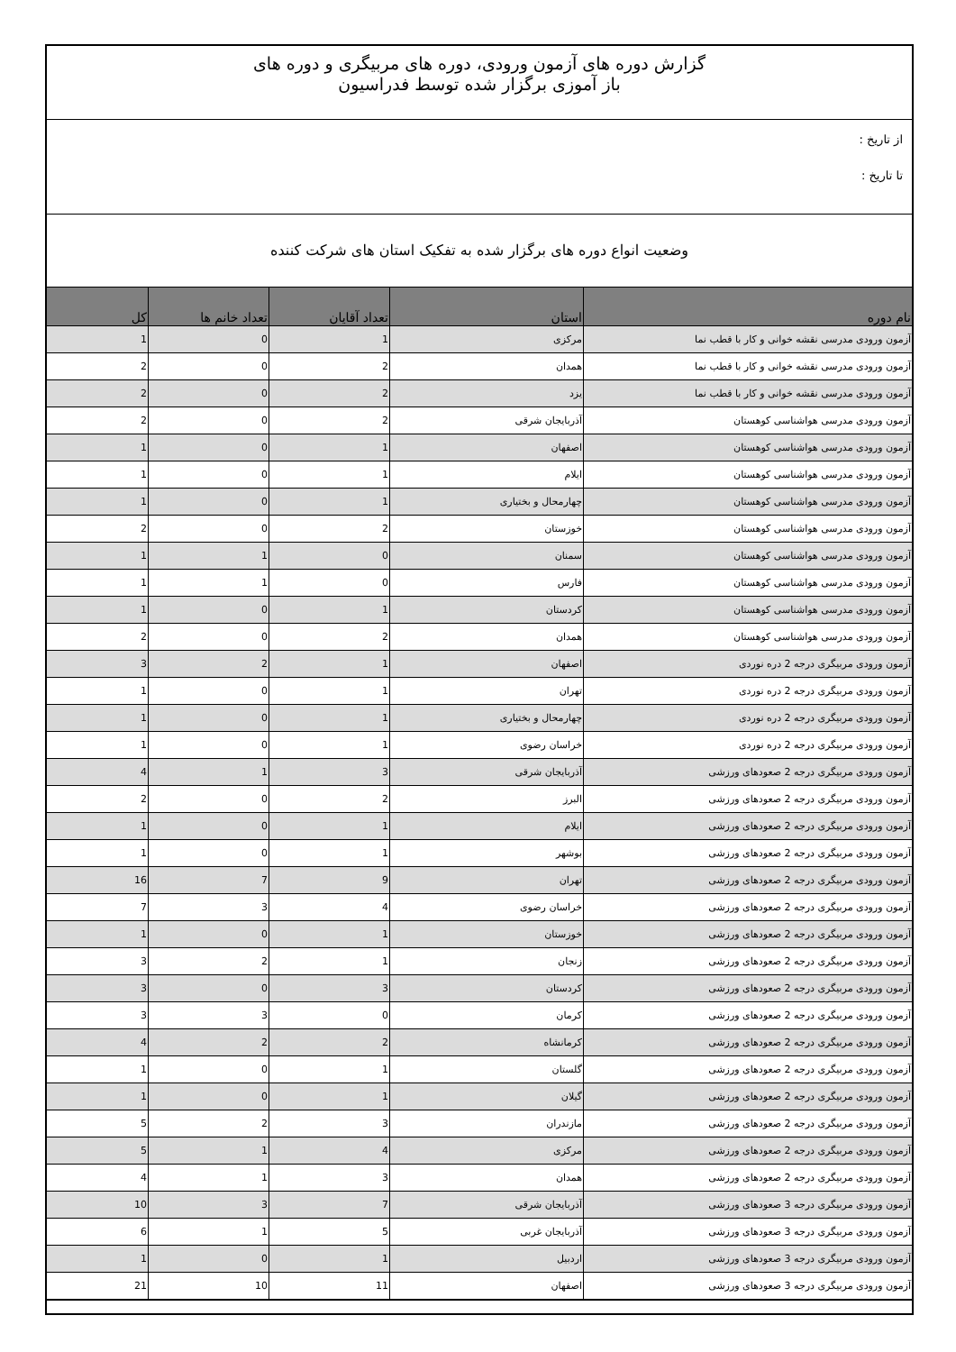گزارش دوره های آزمون ورودی، دوره های مربیگری و دوره های
باز آموزی برگزار شده توسط فدراسیون
از تاریخ :
تا تاریخ :
وضعیت انواع دوره های برگزار شده به تفکیک استان های شرکت کننده
| نام دوره | استان | تعداد آقایان | تعداد خانم ها | کل |
| --- | --- | --- | --- | --- |
| آزمون ورودی مدرسی نقشه خوانی و کار با قطب نما | مرکزی | 1 | 0 | 1 |
| آزمون ورودی مدرسی نقشه خوانی و کار با قطب نما | همدان | 2 | 0 | 2 |
| آزمون ورودی مدرسی نقشه خوانی و کار با قطب نما | یزد | 2 | 0 | 2 |
| آزمون ورودی مدرسی هواشناسی کوهستان | آذربایجان شرقی | 2 | 0 | 2 |
| آزمون ورودی مدرسی هواشناسی کوهستان | اصفهان | 1 | 0 | 1 |
| آزمون ورودی مدرسی هواشناسی کوهستان | ایلام | 1 | 0 | 1 |
| آزمون ورودی مدرسی هواشناسی کوهستان | چهارمحال و بختیاری | 1 | 0 | 1 |
| آزمون ورودی مدرسی هواشناسی کوهستان | خوزستان | 2 | 0 | 2 |
| آزمون ورودی مدرسی هواشناسی کوهستان | سمنان | 0 | 1 | 1 |
| آزمون ورودی مدرسی هواشناسی کوهستان | فارس | 0 | 1 | 1 |
| آزمون ورودی مدرسی هواشناسی کوهستان | کردستان | 1 | 0 | 1 |
| آزمون ورودی مدرسی هواشناسی کوهستان | همدان | 2 | 0 | 2 |
| آزمون ورودی مربیگری درجه 2 دره نوردی | اصفهان | 1 | 2 | 3 |
| آزمون ورودی مربیگری درجه 2 دره نوردی | تهران | 1 | 0 | 1 |
| آزمون ورودی مربیگری درجه 2 دره نوردی | چهارمحال و بختیاری | 1 | 0 | 1 |
| آزمون ورودی مربیگری درجه 2 دره نوردی | خراسان رضوی | 1 | 0 | 1 |
| آزمون ورودی مربیگری درجه 2 صعودهای ورزشی | آذربایجان شرقی | 3 | 1 | 4 |
| آزمون ورودی مربیگری درجه 2 صعودهای ورزشی | البرز | 2 | 0 | 2 |
| آزمون ورودی مربیگری درجه 2 صعودهای ورزشی | ایلام | 1 | 0 | 1 |
| آزمون ورودی مربیگری درجه 2 صعودهای ورزشی | بوشهر | 1 | 0 | 1 |
| آزمون ورودی مربیگری درجه 2 صعودهای ورزشی | تهران | 9 | 7 | 16 |
| آزمون ورودی مربیگری درجه 2 صعودهای ورزشی | خراسان رضوی | 4 | 3 | 7 |
| آزمون ورودی مربیگری درجه 2 صعودهای ورزشی | خوزستان | 1 | 0 | 1 |
| آزمون ورودی مربیگری درجه 2 صعودهای ورزشی | زنجان | 1 | 2 | 3 |
| آزمون ورودی مربیگری درجه 2 صعودهای ورزشی | کردستان | 3 | 0 | 3 |
| آزمون ورودی مربیگری درجه 2 صعودهای ورزشی | کرمان | 0 | 3 | 3 |
| آزمون ورودی مربیگری درجه 2 صعودهای ورزشی | کرمانشاه | 2 | 2 | 4 |
| آزمون ورودی مربیگری درجه 2 صعودهای ورزشی | گلستان | 1 | 0 | 1 |
| آزمون ورودی مربیگری درجه 2 صعودهای ورزشی | گیلان | 1 | 0 | 1 |
| آزمون ورودی مربیگری درجه 2 صعودهای ورزشی | مازندران | 3 | 2 | 5 |
| آزمون ورودی مربیگری درجه 2 صعودهای ورزشی | مرکزی | 4 | 1 | 5 |
| آزمون ورودی مربیگری درجه 2 صعودهای ورزشی | همدان | 3 | 1 | 4 |
| آزمون ورودی مربیگری درجه 3 صعودهای ورزشی | آذربایجان شرقی | 7 | 3 | 10 |
| آزمون ورودی مربیگری درجه 3 صعودهای ورزشی | آذربایجان غربی | 5 | 1 | 6 |
| آزمون ورودی مربیگری درجه 3 صعودهای ورزشی | اردبیل | 1 | 0 | 1 |
| آزمون ورودی مربیگری درجه 3 صعودهای ورزشی | اصفهان | 11 | 10 | 21 |